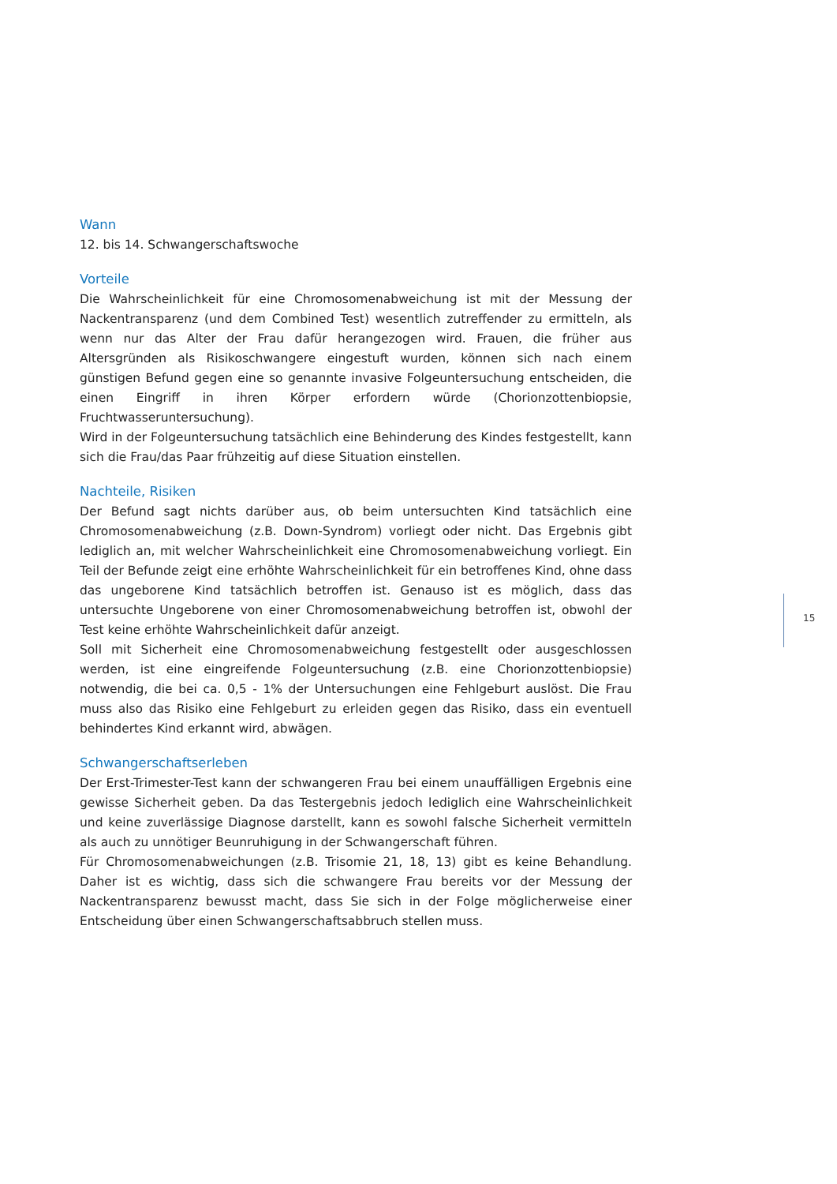Wann
12. bis 14. Schwangerschaftswoche
Vorteile
Die Wahrscheinlichkeit für eine Chromosomenabweichung ist mit der Messung der Nackentransparenz (und dem Combined Test) wesentlich zutreffender zu ermitteln, als wenn nur das Alter der Frau dafür herangezogen wird. Frauen, die früher aus Altersgründen als Risikoschwangere eingestuft wurden, können sich nach einem günstigen Befund gegen eine so genannte invasive Folgeuntersuchung entscheiden, die einen Eingriff in ihren Körper erfordern würde (Chorionzottenbiopsie, Fruchtwasseruntersuchung).
Wird in der Folgeuntersuchung tatsächlich eine Behinderung des Kindes festgestellt, kann sich die Frau/das Paar frühzeitig auf diese Situation einstellen.
Nachteile, Risiken
Der Befund sagt nichts darüber aus, ob beim untersuchten Kind tatsächlich eine Chromosomenabweichung (z.B. Down-Syndrom) vorliegt oder nicht. Das Ergebnis gibt lediglich an, mit welcher Wahrscheinlichkeit eine Chromosomenabweichung vorliegt. Ein Teil der Befunde zeigt eine erhöhte Wahrscheinlichkeit für ein betroffenes Kind, ohne dass das ungeborene Kind tatsächlich betroffen ist. Genauso ist es möglich, dass das untersuchte Ungeborene von einer Chromosomenabweichung betroffen ist, obwohl der Test keine erhöhte Wahrscheinlichkeit dafür anzeigt.
Soll mit Sicherheit eine Chromosomenabweichung festgestellt oder ausgeschlossen werden, ist eine eingreifende Folgeuntersuchung (z.B. eine Chorionzottenbiopsie) notwendig, die bei ca. 0,5 - 1% der Untersuchungen eine Fehlgeburt auslöst. Die Frau muss also das Risiko eine Fehlgeburt zu erleiden gegen das Risiko, dass ein eventuell behindertes Kind erkannt wird, abwägen.
Schwangerschaftserleben
Der Erst-Trimester-Test kann der schwangeren Frau bei einem unauffälligen Ergebnis eine gewisse Sicherheit geben. Da das Testergebnis jedoch lediglich eine Wahrscheinlichkeit und keine zuverlässige Diagnose darstellt, kann es sowohl falsche Sicherheit vermitteln als auch zu unnötiger Beunruhigung in der Schwangerschaft führen.
Für Chromosomenabweichungen (z.B. Trisomie 21, 18, 13) gibt es keine Behandlung. Daher ist es wichtig, dass sich die schwangere Frau bereits vor der Messung der Nackentransparenz bewusst macht, dass Sie sich in der Folge möglicherweise einer Entscheidung über einen Schwangerschaftsabbruch stellen muss.
15